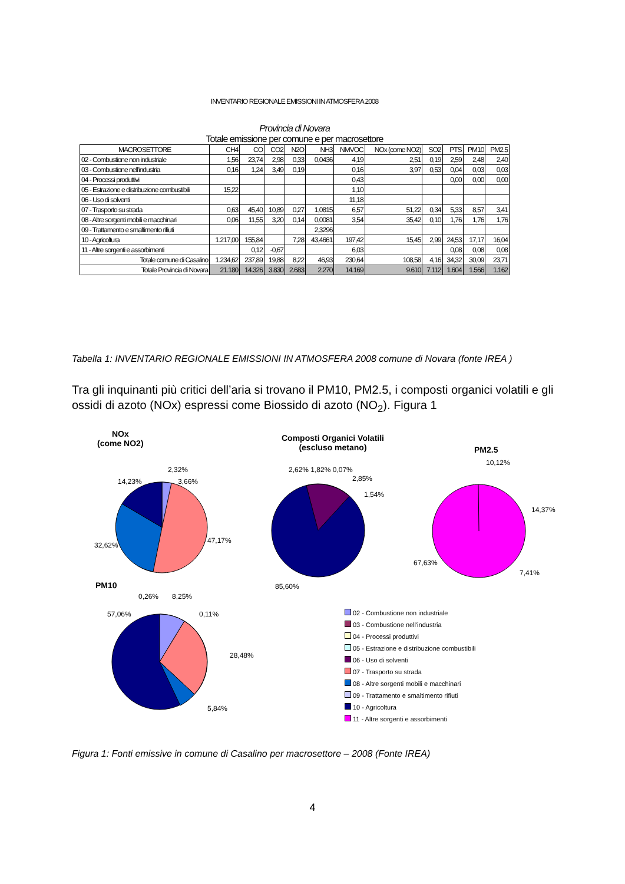INVENTARIO REGIONALE EMISSIONI IN ATMOSFERA 2008
Provincia di Novara
Totale emissione per comune e per macrosettore
| MACROSETTORE | CH4 | CO | CO2 | N2O | NH3 | NMVOC | NOx (come NO2) | SO2 | PTS | PM10 | PM2.5 |
| --- | --- | --- | --- | --- | --- | --- | --- | --- | --- | --- | --- |
| 02 - Combustione non industriale | 1,56 | 23,74 | 2,98 | 0,33 | 0,0436 | 4,19 | 2,51 | 0,19 | 2,59 | 2,48 | 2,40 |
| 03 - Combustione nell'industria | 0,16 | 1,24 | 3,49 | 0,19 | | 0,16 | 3,97 | 0,53 | 0,04 | 0,03 | 0,03 |
| 04 - Processi produttivi | | | | | | 0,43 | | | 0,00 | 0,00 | 0,00 |
| 05 - Estrazione e distribuzione combustibili | 15,22 | | | | | 1,10 | | | | | |
| 06 - Uso di solventi | | | | | | 11,18 | | | | | |
| 07 - Trasporto su strada | 0,63 | 45,40 | 10,89 | 0,27 | 1,0815 | 6,57 | 51,22 | 0,34 | 5,33 | 8,57 | 3,41 |
| 08 - Altre sorgenti mobili e macchinari | 0,06 | 11,55 | 3,20 | 0,14 | 0,0081 | 3,54 | 35,42 | 0,10 | 1,76 | 1,76 | 1,76 |
| 09 - Trattamento e smaltimento rifiuti | | | | | 2,3296 | | | | | | |
| 10 - Agricoltura | 1.217,00 | 155,84 | | 7,28 | 43,4661 | 197,42 | 15,45 | 2,99 | 24,53 | 17,17 | 16,04 |
| 11 - Altre sorgenti e assorbimenti | | 0,12 | -0,67 | | | 6,03 | | | 0,08 | 0,08 | 0,08 |
| Totale comune di Casalino | 1.234,62 | 237,89 | 19,88 | 8,22 | 46,93 | 230,64 | 108,58 | 4,16 | 34,32 | 30,09 | 23,71 |
| Totale Provincia di Novara | 21.180 | 14.326 | 3.830 | 2.683 | 2.270 | 14.169 | 9.610 | 7.112 | 1.604 | 1.566 | 1.162 |
Tabella 1: INVENTARIO REGIONALE EMISSIONI IN ATMOSFERA 2008 comune di Novara (fonte IREA )
Tra gli inquinanti più critici dell’aria si trovano il PM10, PM2.5, i composti organici volatili e gli ossidi di azoto (NOx) espressi come Biossido di azoto (NO<sub>2</sub>). Figura 1
NOx
(come NO2)
2,32%
14,23% 3,66%
32,62%
47,17%
Composti Organici Volatili
(escluso metano)
2,62% 1,82% 0,07%
2,85%
1,54%
85,60%
PM2.5
10,12%
14,37%
67,63%
7,41%
PM10
0,26% 8,25%
57,06% 0,11%
28,48%
5,84%
02 - Combustione non industriale
03 - Combustione nell'industria
04 - Processi produttivi
05 - Estrazione e distribuzione combustibili
06 - Uso di solventi
07 - Trasporto su strada
08 - Altre sorgenti mobili e macchinari
09 - Trattamento e smaltimento rifiuti
10 - Agricoltura
11 - Altre sorgenti e assorbimenti
Figura 1: Fonti emissive in comune di Casalino per macrosettore – 2008 (Fonte IREA)
4